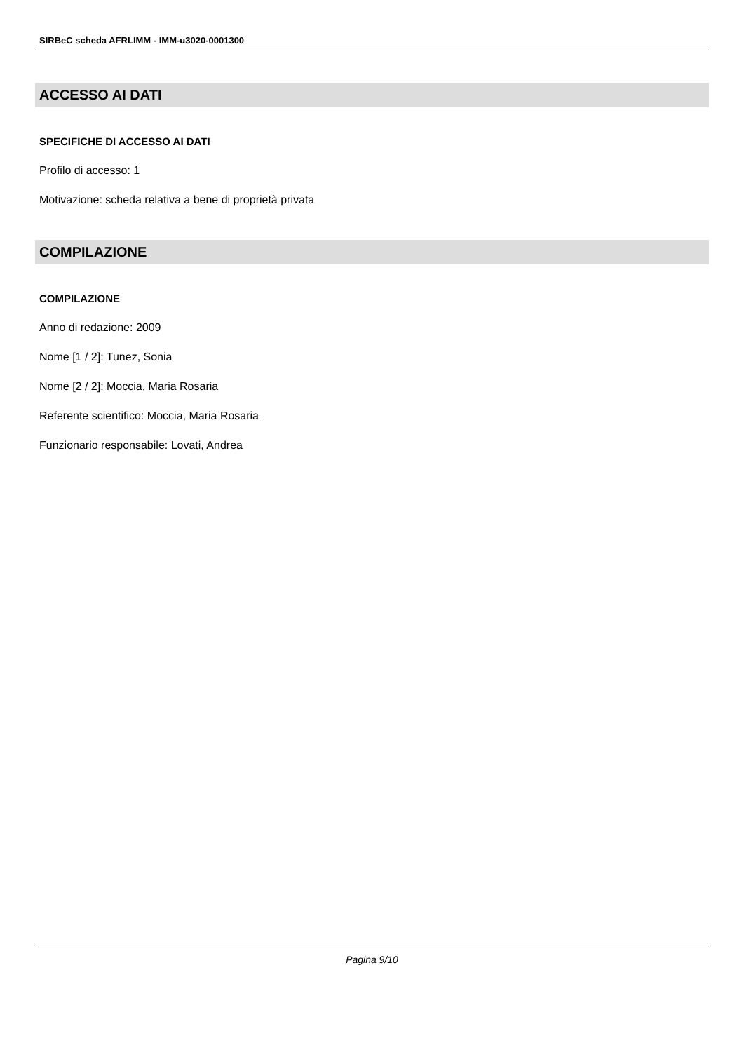SIRBeC scheda AFRLIMM - IMM-u3020-0001300
ACCESSO AI DATI
SPECIFICHE DI ACCESSO AI DATI
Profilo di accesso: 1
Motivazione: scheda relativa a bene di proprietà privata
COMPILAZIONE
COMPILAZIONE
Anno di redazione: 2009
Nome [1 / 2]: Tunez, Sonia
Nome [2 / 2]: Moccia, Maria Rosaria
Referente scientifico: Moccia, Maria Rosaria
Funzionario responsabile: Lovati, Andrea
Pagina 9/10